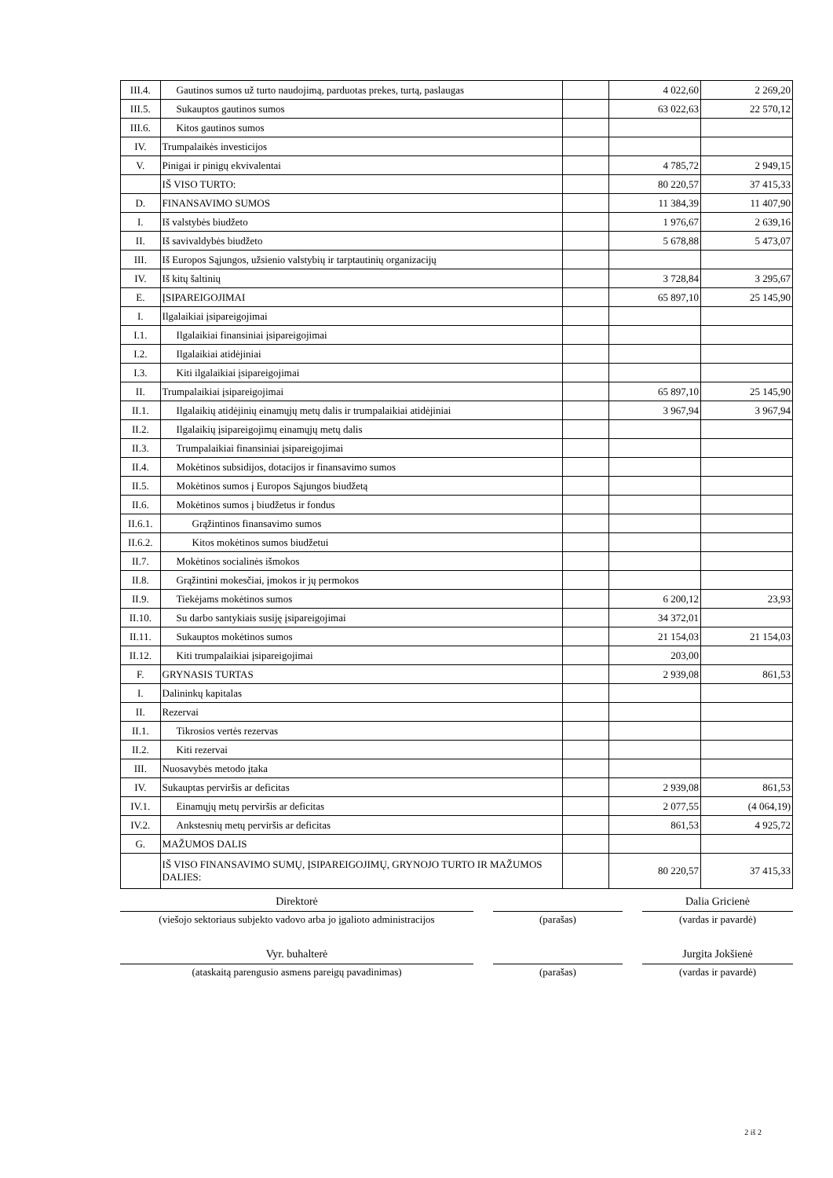| III.4. | Gautinos sumos už turto naudojimą, parduotas prekes, turtą, paslaugas | | 4 022,60 | 2 269,20 |
| III.5. | Sukauptos gautinos sumos | | 63 022,63 | 22 570,12 |
| III.6. | Kitos gautinos sumos | | | |
| IV. | Trumpalaikės investicijos | | | |
| V. | Pinigai ir pinigų ekvivalentai | | 4 785,72 | 2 949,15 |
| | IŠ VISO TURTO: | | 80 220,57 | 37 415,33 |
| D. | FINANSAVIMO SUMOS | | 11 384,39 | 11 407,90 |
| I. | Iš valstybės biudžeto | | 1 976,67 | 2 639,16 |
| II. | Iš savivaldybės biudžeto | | 5 678,88 | 5 473,07 |
| III. | Iš Europos Sąjungos, užsienio valstybių ir tarptautinių organizacijų | | | |
| IV. | Iš kitų šaltinių | | 3 728,84 | 3 295,67 |
| E. | ĮSIPAREIGOJIMAI | | 65 897,10 | 25 145,90 |
| I. | Ilgalaikiai įsipareigojimai | | | |
| I.1. | Ilgalaikiai finansiniai įsipareigojimai | | | |
| I.2. | Ilgalaikiai atidėjiniai | | | |
| I.3. | Kiti ilgalaikiai įsipareigojimai | | | |
| II. | Trumpalaikiai įsipareigojimai | | 65 897,10 | 25 145,90 |
| II.1. | Ilgalaikių atidėjinių einamųjų metų dalis ir trumpalaikiai atidėjiniai | | 3 967,94 | 3 967,94 |
| II.2. | Ilgalaikių įsipareigojimų einamųjų metų dalis | | | |
| II.3. | Trumpalaikiai finansiniai įsipareigojimai | | | |
| II.4. | Mokėtinos subsidijos, dotacijos ir finansavimo sumos | | | |
| II.5. | Mokėtinos sumos į Europos Sąjungos biudžetą | | | |
| II.6. | Mokėtinos sumos į biudžetus ir fondus | | | |
| II.6.1. | Grąžintinos finansavimo sumos | | | |
| II.6.2. | Kitos mokėtinos sumos biudžetui | | | |
| II.7. | Mokėtinos socialinės išmokos | | | |
| II.8. | Grąžintini mokesčiai, įmokos ir jų permokos | | | |
| II.9. | Tiekėjams mokėtinos sumos | | 6 200,12 | 23,93 |
| II.10. | Su darbo santykiais susiję įsipareigojimai | | 34 372,01 | |
| II.11. | Sukauptos mokėtinos sumos | | 21 154,03 | 21 154,03 |
| II.12. | Kiti trumpalaikiai įsipareigojimai | | 203,00 | |
| F. | GRYNASIS TURTAS | | 2 939,08 | 861,53 |
| I. | Dalininkų kapitalas | | | |
| II. | Rezervai | | | |
| II.1. | Tikrosios vertės rezervas | | | |
| II.2. | Kiti rezervai | | | |
| III. | Nuosavybės metodo įtaka | | | |
| IV. | Sukauptas perviršis ar deficitas | | 2 939,08 | 861,53 |
| IV.1. | Einamųjų metų perviršis ar deficitas | | 2 077,55 | (4 064,19) |
| IV.2. | Ankstesnių metų perviršis ar deficitas | | 861,53 | 4 925,72 |
| G. | MAŽUMOS DALIS | | | |
| | IŠ VISO FINANSAVIMO SUMŲ, ĮSIPAREIGOJIMŲ, GRYNOJO TURTO IR MAŽUMOS DALIES: | | 80 220,57 | 37 415,33 |
Direktorė
(viešojo sektoriaus subjekto vadovo arba jo įgalioto administracijos
(parašas)
Dalia Gricienė
(vardas ir pavardė)
Vyr. buhalterė
(ataskaitą parengusio asmens pareigų pavadinimas)
(parašas)
Jurgita Jokšienė
(vardas ir pavardė)
2 iš 2